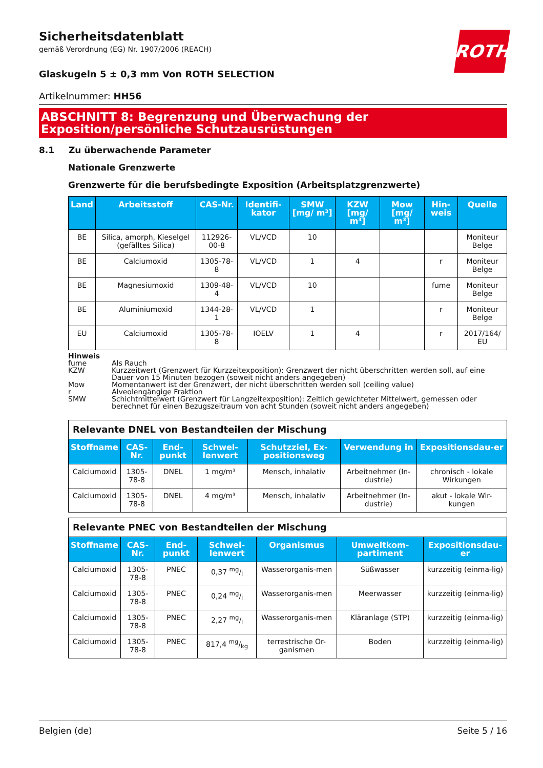ROTH
Sicherheitsdatenblatt
gemäß Verordnung (EG) Nr. 1907/2006 (REACH)
Glaskugeln 5 ± 0,3 mm Von ROTH SELECTION
Artikelnummer: HH56
ABSCHNITT 8: Begrenzung und Überwachung der Exposition/persönliche Schutzausrüstungen
8.1 Zu überwachende Parameter
Nationale Grenzwerte
Grenzwerte für die berufsbedingte Exposition (Arbeitsplatzgrenzwerte)
| Land | Arbeitsstoff | CAS-Nr. | Identifi-kator | SMW [mg/ m³] | KZW [mg/ m³] | Mow [mg/ m³] | Hin-weis | Quelle |
| --- | --- | --- | --- | --- | --- | --- | --- | --- |
| BE | Silica, amorph, Kieselgel (gefälltes Silica) | 112926-00-8 | VL/VCD | 10 | | | | Moniteur Belge |
| BE | Calciumoxid | 1305-78-8 | VL/VCD | 1 | 4 | | r | Moniteur Belge |
| BE | Magnesiumoxid | 1309-48-4 | VL/VCD | 10 | | | fume | Moniteur Belge |
| BE | Aluminiumoxid | 1344-28-1 | VL/VCD | 1 | | | r | Moniteur Belge |
| EU | Calciumoxid | 1305-78-8 | IOELV | 1 | 4 | | r | 2017/164/ EU |
Hinweis
fume Als Rauch
KZW Kurzzeitwert (Grenzwert für Kurzzeitexposition): Grenzwert der nicht überschritten werden soll, auf eine Dauer von 15 Minuten bezogen (soweit nicht anders angegeben)
Mow Momentanwert ist der Grenzwert, der nicht überschritten werden soll (ceiling value)
r Alveolengängige Fraktion
SMW Schichtmittelwert (Grenzwert für Langzeitexposition): Zeitlich gewichteter Mittelwert, gemessen oder berechnet für einen Bezugszeitraum von acht Stunden (soweit nicht anders angegeben)
| Relevante DNEL von Bestandteilen der Mischung | | | | | | |
| Stoffname | CAS-Nr. | End-punkt | Schwel-lenwert | Schutzziel, Ex-positionsweg | Verwendung in | Expositionsdau-er |
| Calciumoxid | 1305-78-8 | DNEL | 1 mg/m³ | Mensch, inhalativ | Arbeitnehmer (In-dustrie) | chronisch - lokale Wirkungen |
| Calciumoxid | 1305-78-8 | DNEL | 4 mg/m³ | Mensch, inhalativ | Arbeitnehmer (In-dustrie) | akut - lokale Wir-kungen |
| Relevante PNEC von Bestandteilen der Mischung | | | | | | |
| Stoffname | CAS-Nr. | End-punkt | Schwel-lenwert | Organismus | Umweltkom-partiment | Expositionsdau-er |
| Calciumoxid | 1305-78-8 | PNEC | 0,37 mg/l | Wasserorganis-men | Süßwasser | kurzzeitig (einma-lig) |
| Calciumoxid | 1305-78-8 | PNEC | 0,24 mg/l | Wasserorganis-men | Meerwasser | kurzzeitig (einma-lig) |
| Calciumoxid | 1305-78-8 | PNEC | 2,27 mg/l | Wasserorganis-men | Kläranlage (STP) | kurzzeitig (einma-lig) |
| Calciumoxid | 1305-78-8 | PNEC | 817,4 mg/kg | terrestrische Or-ganismen | Boden | kurzzeitig (einma-lig) |
Belgien (de) Seite 5 / 16